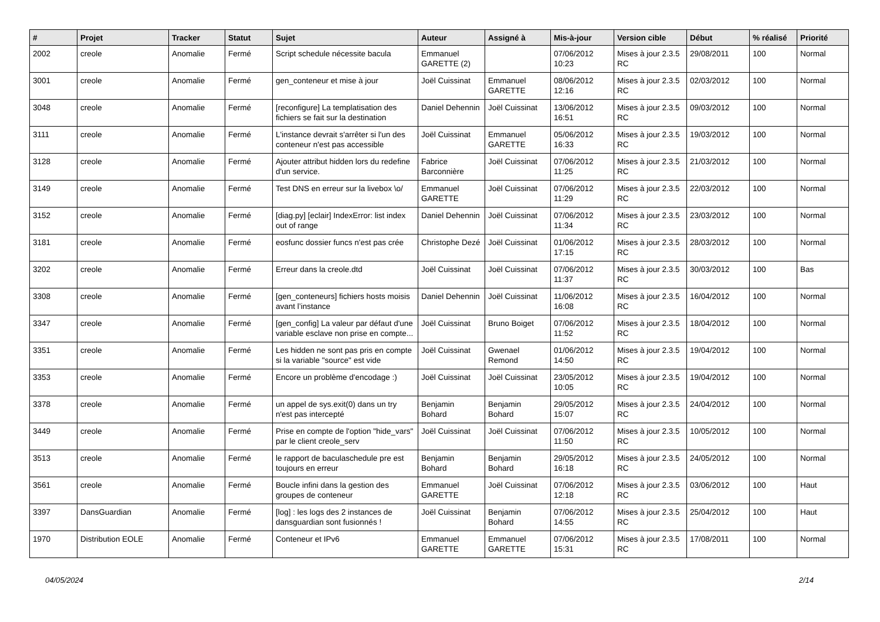| # | Projet | Tracker | Statut | Sujet | Auteur | Assigné à | Mis-à-jour | Version cible | Début | % réalisé | Priorité |
| --- | --- | --- | --- | --- | --- | --- | --- | --- | --- | --- | --- |
| 2002 | creole | Anomalie | Fermé | Script schedule nécessite bacula | Emmanuel GARETTE (2) | | 07/06/2012 10:23 | Mises à jour 2.3.5 RC | 29/08/2011 | 100 | Normal |
| 3001 | creole | Anomalie | Fermé | gen_conteneur et mise à jour | Joël Cuissinat | Emmanuel GARETTE | 08/06/2012 12:16 | Mises à jour 2.3.5 RC | 02/03/2012 | 100 | Normal |
| 3048 | creole | Anomalie | Fermé | [reconfigure] La templatisation des fichiers se fait sur la destination | Daniel Dehennin | Joël Cuissinat | 13/06/2012 16:51 | Mises à jour 2.3.5 RC | 09/03/2012 | 100 | Normal |
| 3111 | creole | Anomalie | Fermé | L'instance devrait s'arrêter si l'un des conteneur n'est pas accessible | Joël Cuissinat | Emmanuel GARETTE | 05/06/2012 16:33 | Mises à jour 2.3.5 RC | 19/03/2012 | 100 | Normal |
| 3128 | creole | Anomalie | Fermé | Ajouter attribut hidden lors du redefine d'un service. | Fabrice Barconnière | Joël Cuissinat | 07/06/2012 11:25 | Mises à jour 2.3.5 RC | 21/03/2012 | 100 | Normal |
| 3149 | creole | Anomalie | Fermé | Test DNS en erreur sur la livebox \o/ | Emmanuel GARETTE | Joël Cuissinat | 07/06/2012 11:29 | Mises à jour 2.3.5 RC | 22/03/2012 | 100 | Normal |
| 3152 | creole | Anomalie | Fermé | [diag.py] [eclair] IndexError: list index out of range | Daniel Dehennin | Joël Cuissinat | 07/06/2012 11:34 | Mises à jour 2.3.5 RC | 23/03/2012 | 100 | Normal |
| 3181 | creole | Anomalie | Fermé | eosfunc dossier funcs n'est pas crée | Christophe Dezé | Joël Cuissinat | 01/06/2012 17:15 | Mises à jour 2.3.5 RC | 28/03/2012 | 100 | Normal |
| 3202 | creole | Anomalie | Fermé | Erreur dans la creole.dtd | Joël Cuissinat | Joël Cuissinat | 07/06/2012 11:37 | Mises à jour 2.3.5 RC | 30/03/2012 | 100 | Bas |
| 3308 | creole | Anomalie | Fermé | [gen_conteneurs] fichiers hosts moisis avant l’instance | Daniel Dehennin | Joël Cuissinat | 11/06/2012 16:08 | Mises à jour 2.3.5 RC | 16/04/2012 | 100 | Normal |
| 3347 | creole | Anomalie | Fermé | [gen_config] La valeur par défaut d'une variable esclave non prise en compte... | Joël Cuissinat | Bruno Boiget | 07/06/2012 11:52 | Mises à jour 2.3.5 RC | 18/04/2012 | 100 | Normal |
| 3351 | creole | Anomalie | Fermé | Les hidden ne sont pas pris en compte si la variable "source" est vide | Joël Cuissinat | Gwenael Remond | 01/06/2012 14:50 | Mises à jour 2.3.5 RC | 19/04/2012 | 100 | Normal |
| 3353 | creole | Anomalie | Fermé | Encore un problème d'encodage :) | Joël Cuissinat | Joël Cuissinat | 23/05/2012 10:05 | Mises à jour 2.3.5 RC | 19/04/2012 | 100 | Normal |
| 3378 | creole | Anomalie | Fermé | un appel de sys.exit(0) dans un try n'est pas intercepté | Benjamin Bohard | Benjamin Bohard | 29/05/2012 15:07 | Mises à jour 2.3.5 RC | 24/04/2012 | 100 | Normal |
| 3449 | creole | Anomalie | Fermé | Prise en compte de l'option "hide_vars" par le client creole_serv | Joël Cuissinat | Joël Cuissinat | 07/06/2012 11:50 | Mises à jour 2.3.5 RC | 10/05/2012 | 100 | Normal |
| 3513 | creole | Anomalie | Fermé | le rapport de baculaschedule pre est toujours en erreur | Benjamin Bohard | Benjamin Bohard | 29/05/2012 16:18 | Mises à jour 2.3.5 RC | 24/05/2012 | 100 | Normal |
| 3561 | creole | Anomalie | Fermé | Boucle infini dans la gestion des groupes de conteneur | Emmanuel GARETTE | Joël Cuissinat | 07/06/2012 12:18 | Mises à jour 2.3.5 RC | 03/06/2012 | 100 | Haut |
| 3397 | DansGuardian | Anomalie | Fermé | [log] : les logs des 2 instances de dansguardian sont fusionnés ! | Joël Cuissinat | Benjamin Bohard | 07/06/2012 14:55 | Mises à jour 2.3.5 RC | 25/04/2012 | 100 | Haut |
| 1970 | Distribution EOLE | Anomalie | Fermé | Conteneur et IPv6 | Emmanuel GARETTE | Emmanuel GARETTE | 07/06/2012 15:31 | Mises à jour 2.3.5 RC | 17/08/2011 | 100 | Normal |
04/05/2024 2/14